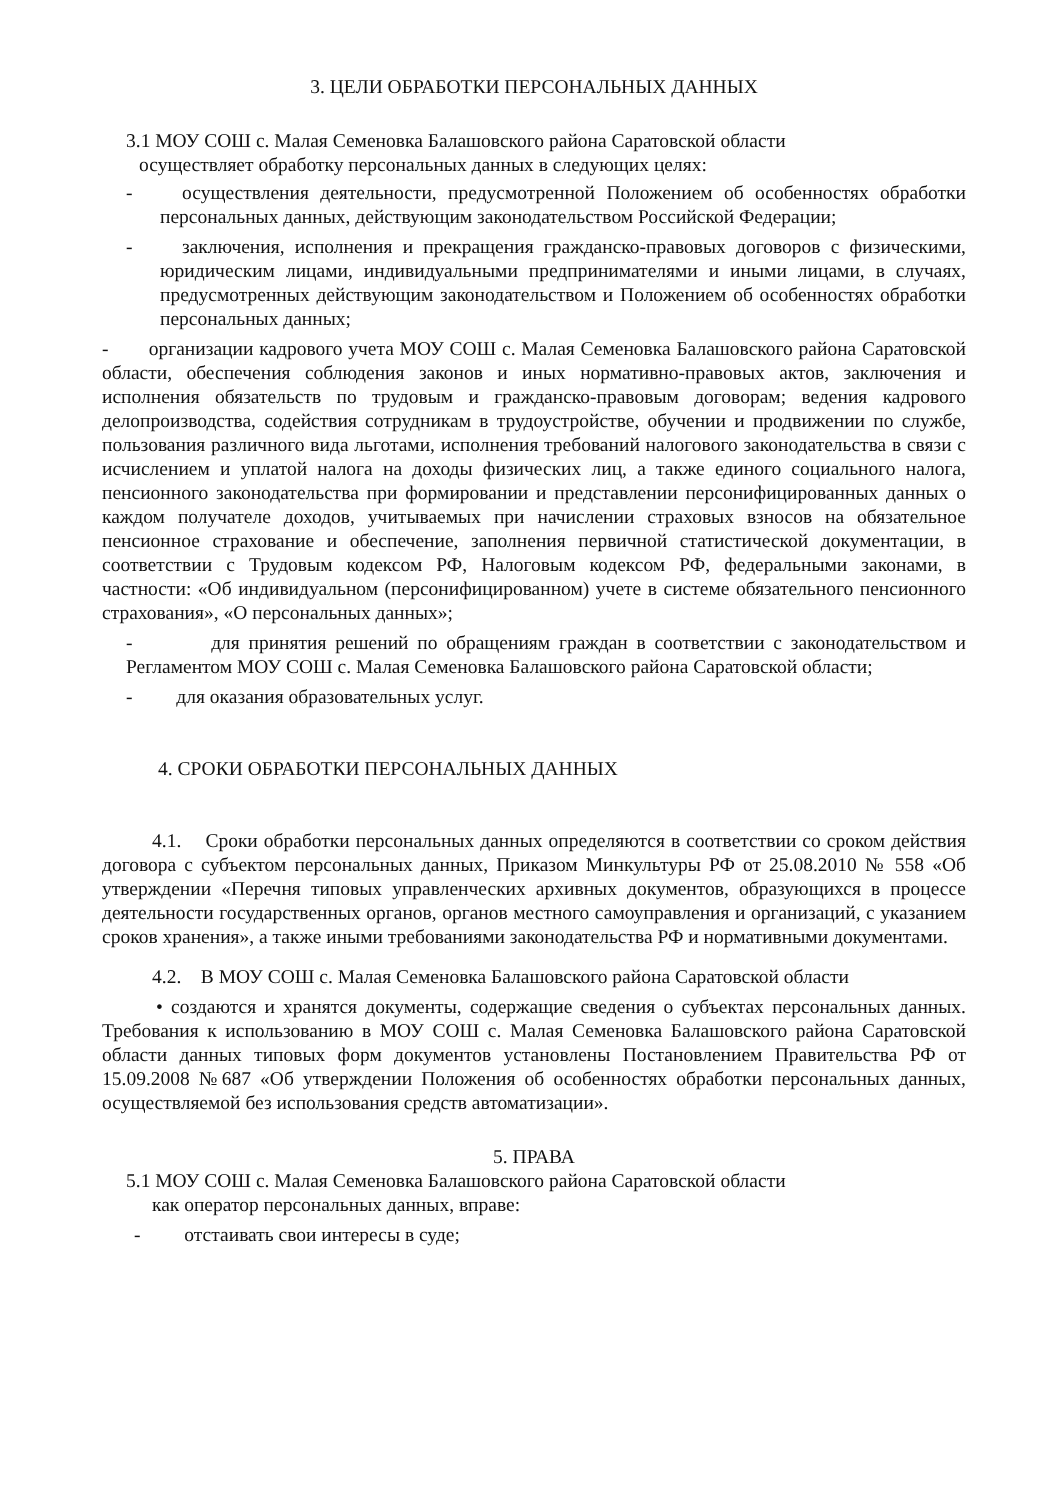3. ЦЕЛИ ОБРАБОТКИ ПЕРСОНАЛЬНЫХ ДАННЫХ
3.1 МОУ СОШ с. Малая Семеновка Балашовского района Саратовской области
осуществляет обработку персональных данных в следующих целях:
- осуществления деятельности, предусмотренной Положением об особенностях обработки персональных данных, действующим законодательством Российской Федерации;
- заключения, исполнения и прекращения гражданско-правовых договоров с физическими, юридическим лицами, индивидуальными предпринимателями и иными лицами, в случаях, предусмотренных действующим законодательством и Положением об особенностях обработки персональных данных;
- организации кадрового учета МОУ СОШ с. Малая Семеновка Балашовского района Саратовской области, обеспечения соблюдения законов и иных нормативно-правовых актов, заключения и исполнения обязательств по трудовым и гражданско-правовым договорам; ведения кадрового делопроизводства, содействия сотрудникам в трудоустройстве, обучении и продвижении по службе, пользования различного вида льготами, исполнения требований налогового законодательства в связи с исчислением и уплатой налога на доходы физических лиц, а также единого социального налога, пенсионного законодательства при формировании и представлении персонифицированных данных о каждом получателе доходов, учитываемых при начислении страховых взносов на обязательное пенсионное страхование и обеспечение, заполнения первичной статистической документации, в соответствии с Трудовым кодексом РФ, Налоговым кодексом РФ, федеральными законами, в частности: «Об индивидуальном (персонифицированном) учете в системе обязательного пенсионного страхования», «О персональных данных»;
- для принятия решений по обращениям граждан в соответствии с законодательством и Регламентом МОУ СОШ с. Малая Семеновка Балашовского района Саратовской области;
- для оказания образовательных услуг.
4. СРОКИ ОБРАБОТКИ ПЕРСОНАЛЬНЫХ ДАННЫХ
4.1. Сроки обработки персональных данных определяются в соответствии со сроком действия договора с субъектом персональных данных, Приказом Минкультуры РФ от 25.08.2010 № 558 «Об утверждении «Перечня типовых управленческих архивных документов, образующихся в процессе деятельности государственных органов, органов местного самоуправления и организаций, с указанием сроков хранения», а также иными требованиями законодательства РФ и нормативными документами.
4.2. В МОУ СОШ с. Малая Семеновка Балашовского района Саратовской области
• создаются и хранятся документы, содержащие сведения о субъектах персональных данных. Требования к использованию в МОУ СОШ с. Малая Семеновка Балашовского района Саратовской области данных типовых форм документов установлены Постановлением Правительства РФ от 15.09.2008 №687 «Об утверждении Положения об особенностях обработки персональных данных, осуществляемой без использования средств автоматизации».
5. ПРАВА
5.1 МОУ СОШ с. Малая Семеновка Балашовского района Саратовской области
как оператор персональных данных, вправе:
- отстаивать свои интересы в суде;